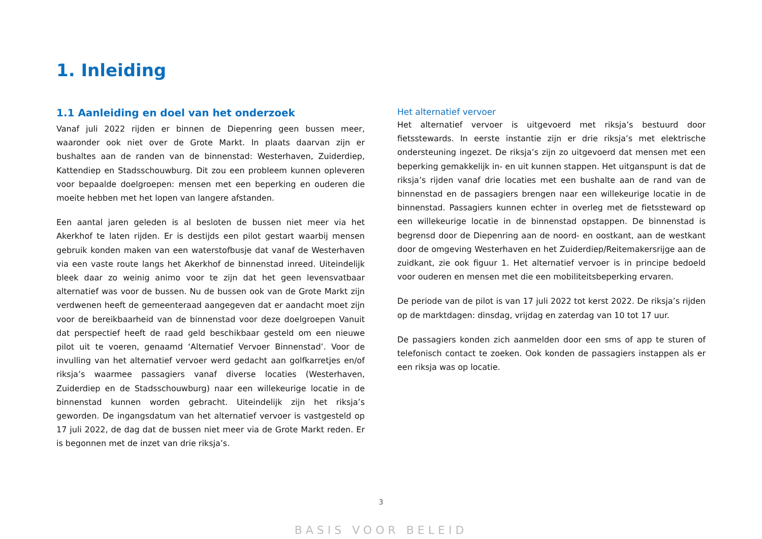1. Inleiding
1.1 Aanleiding en doel van het onderzoek
Vanaf juli 2022 rijden er binnen de Diepenring geen bussen meer, waaronder ook niet over de Grote Markt. In plaats daarvan zijn er bushaltes aan de randen van de binnenstad: Westerhaven, Zuiderdiep, Kattendiep en Stadsschouwburg. Dit zou een probleem kunnen opleveren voor bepaalde doelgroepen: mensen met een beperking en ouderen die moeite hebben met het lopen van langere afstanden.
Een aantal jaren geleden is al besloten de bussen niet meer via het Akerkhof te laten rijden. Er is destijds een pilot gestart waarbij mensen gebruik konden maken van een waterstofbusje dat vanaf de Westerhaven via een vaste route langs het Akerkhof de binnenstad inreed. Uiteindelijk bleek daar zo weinig animo voor te zijn dat het geen levensvatbaar alternatief was voor de bussen. Nu de bussen ook van de Grote Markt zijn verdwenen heeft de gemeenteraad aangegeven dat er aandacht moet zijn voor de bereikbaarheid van de binnenstad voor deze doelgroepen Vanuit dat perspectief heeft de raad geld beschikbaar gesteld om een nieuwe pilot uit te voeren, genaamd ‘Alternatief Vervoer Binnenstad’. Voor de invulling van het alternatief vervoer werd gedacht aan golfkarretjes en/of riksja’s waarmee passagiers vanaf diverse locaties (Westerhaven, Zuiderdiep en de Stadsschouwburg) naar een willekeurige locatie in de binnenstad kunnen worden gebracht. Uiteindelijk zijn het riksja’s geworden. De ingangsdatum van het alternatief vervoer is vastgesteld op 17 juli 2022, de dag dat de bussen niet meer via de Grote Markt reden. Er is begonnen met de inzet van drie riksja’s.
Het alternatief vervoer
Het alternatief vervoer is uitgevoerd met riksja’s bestuurd door fietsstewards. In eerste instantie zijn er drie riksja’s met elektrische ondersteuning ingezet. De riksja’s zijn zo uitgevoerd dat mensen met een beperking gemakkelijk in- en uit kunnen stappen. Het uitganspunt is dat de riksja’s rijden vanaf drie locaties met een bushalte aan de rand van de binnenstad en de passagiers brengen naar een willekeurige locatie in de binnenstad. Passagiers kunnen echter in overleg met de fietssteward op een willekeurige locatie in de binnenstad opstappen. De binnenstad is begrensd door de Diepenring aan de noord- en oostkant, aan de westkant door de omgeving Westerhaven en het Zuiderdiep/Reitemakersrijge aan de zuidkant, zie ook figuur 1. Het alternatief vervoer is in principe bedoeld voor ouderen en mensen met die een mobiliteitsbeperking ervaren.
De periode van de pilot is van 17 juli 2022 tot kerst 2022. De riksja’s rijden op de marktdagen: dinsdag, vrijdag en zaterdag van 10 tot 17 uur.
De passagiers konden zich aanmelden door een sms of app te sturen of telefonisch contact te zoeken. Ook konden de passagiers instappen als er een riksja was op locatie.
3
BASIS VOOR BELEID